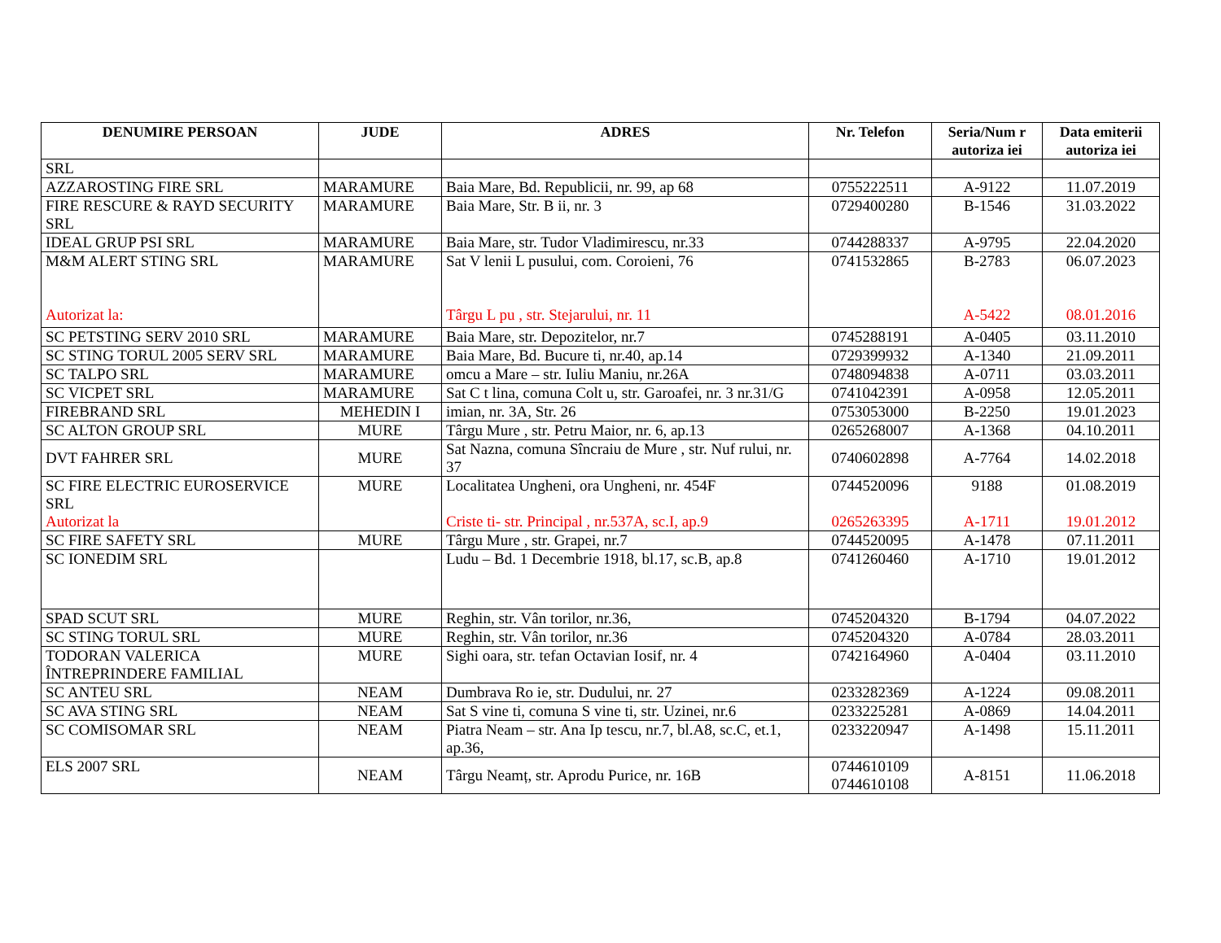| DENUMIRE PERSOAN | JUDE | ADRES | Nr. Telefon | Seria/Num r autoriza iei | Data emiterii autoriza iei |
| --- | --- | --- | --- | --- | --- |
| SRL | | | | | |
| AZZAROSTING FIRE SRL | MARAMURE | Baia Mare, Bd. Republicii, nr. 99, ap 68 | 0755222511 | A-9122 | 11.07.2019 |
| FIRE RESCURE & RAYD SECURITY SRL | MARAMURE | Baia Mare, Str. B ii, nr. 3 | 0729400280 | B-1546 | 31.03.2022 |
| IDEAL GRUP PSI SRL | MARAMURE | Baia Mare, str. Tudor Vladimirescu, nr.33 | 0744288337 | A-9795 | 22.04.2020 |
| M&M ALERT STING SRL Autorizat la: | MARAMURE | Sat V lenii L pusului, com. Coroieni, 76 Târgu L pu , str. Stejarului, nr. 11 | 0741532865 | B-2783 A-5422 | 06.07.2023 08.01.2016 |
| SC PETSTING SERV 2010 SRL | MARAMURE | Baia Mare, str. Depozitelor, nr.7 | 0745288191 | A-0405 | 03.11.2010 |
| SC STING TORUL 2005 SERV SRL | MARAMURE | Baia Mare, Bd. Bucure ti, nr.40, ap.14 | 0729399932 | A-1340 | 21.09.2011 |
| SC TALPO SRL | MARAMURE | omcu a Mare – str. Iuliu Maniu, nr.26A | 0748094838 | A-0711 | 03.03.2011 |
| SC VICPET SRL | MARAMURE | Sat C t lina, comuna Colt u, str. Garoafei, nr. 3 nr.31/G | 0741042391 | A-0958 | 12.05.2011 |
| FIREBRAND SRL | MEHEDIN I | imian, nr. 3A, Str. 26 | 0753053000 | B-2250 | 19.01.2023 |
| SC ALTON GROUP SRL | MURE | Târgu Mure , str. Petru Maior, nr. 6, ap.13 | 0265268007 | A-1368 | 04.10.2011 |
| DVT FAHRER SRL | MURE | Sat Nazna, comuna Sîncraiu de Mure , str. Nuf rului, nr. 37 | 0740602898 | A-7764 | 14.02.2018 |
| SC FIRE ELECTRIC EUROSERVICE SRL Autorizat la | MURE | Localitatea Ungheni, ora Ungheni, nr. 454F Criste ti- str. Principal , nr.537A, sc.I, ap.9 | 0744520096 0265263395 | 9188 A-1711 | 01.08.2019 19.01.2012 |
| SC FIRE SAFETY SRL | MURE | Târgu Mure , str. Grapei, nr.7 | 0744520095 | A-1478 | 07.11.2011 |
| SC IONEDIM SRL | | Ludu – Bd. 1 Decembrie 1918, bl.17, sc.B, ap.8 | 0741260460 | A-1710 | 19.01.2012 |
| SPAD SCUT SRL | MURE | Reghin, str. Vân torilor, nr.36, | 0745204320 | B-1794 | 04.07.2022 |
| SC STING TORUL SRL | MURE | Reghin, str. Vân torilor, nr.36 | 0745204320 | A-0784 | 28.03.2011 |
| TODORAN VALERICA ÎNTREPRINDERE FAMILIAL | MURE | Sighi oara, str. tefan Octavian Iosif, nr. 4 | 0742164960 | A-0404 | 03.11.2010 |
| SC ANTEU SRL | NEAM | Dumbrava Ro ie, str. Dudului, nr. 27 | 0233282369 | A-1224 | 09.08.2011 |
| SC AVA STING SRL | NEAM | Sat S vine ti, comuna S vine ti, str. Uzinei, nr.6 | 0233225281 | A-0869 | 14.04.2011 |
| SC COMISOMAR SRL | NEAM | Piatra Neam – str. Ana Ip tescu, nr.7, bl.A8, sc.C, et.1, ap.36, | 0233220947 | A-1498 | 15.11.2011 |
| ELS 2007 SRL | NEAM | Târgu Neamț, str. Aprodu Purice, nr. 16B | 0744610109 0744610108 | A-8151 | 11.06.2018 |